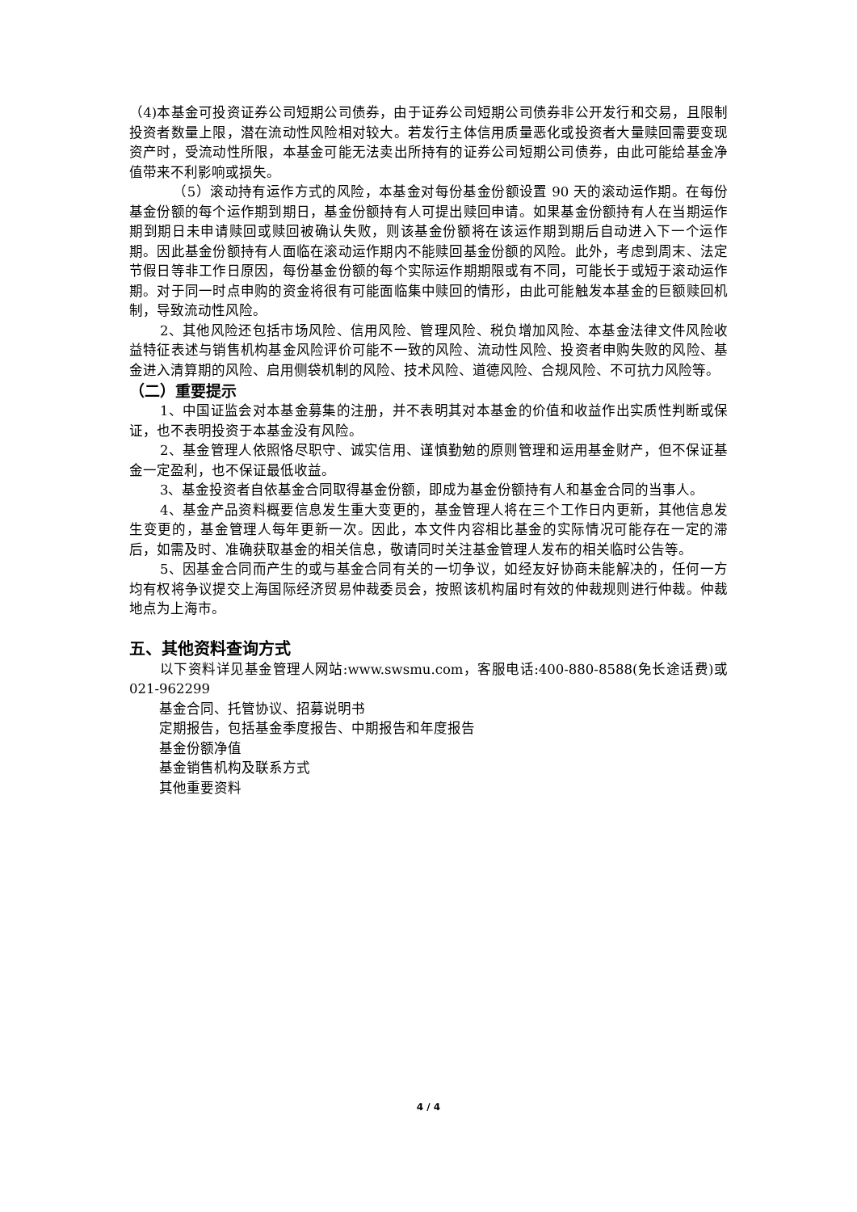（4)本基金可投资证券公司短期公司债券，由于证券公司短期公司债券非公开发行和交易，且限制投资者数量上限，潜在流动性风险相对较大。若发行主体信用质量恶化或投资者大量赎回需要变现资产时，受流动性所限，本基金可能无法卖出所持有的证券公司短期公司债券，由此可能给基金净值带来不利影响或损失。
（5）滚动持有运作方式的风险，本基金对每份基金份额设置 90 天的滚动运作期。在每份基金份额的每个运作期到期日，基金份额持有人可提出赎回申请。如果基金份额持有人在当期运作期到期日未申请赎回或赎回被确认失败，则该基金份额将在该运作期到期后自动进入下一个运作期。因此基金份额持有人面临在滚动运作期内不能赎回基金份额的风险。此外，考虑到周末、法定节假日等非工作日原因，每份基金份额的每个实际运作期期限或有不同，可能长于或短于滚动运作期。对于同一时点申购的资金将很有可能面临集中赎回的情形，由此可能触发本基金的巨额赎回机制，导致流动性风险。
2、其他风险还包括市场风险、信用风险、管理风险、税负增加风险、本基金法律文件风险收益特征表述与销售机构基金风险评价可能不一致的风险、流动性风险、投资者申购失败的风险、基金进入清算期的风险、启用侧袋机制的风险、技术风险、道德风险、合规风险、不可抗力风险等。
（二）重要提示
1、中国证监会对本基金募集的注册，并不表明其对本基金的价值和收益作出实质性判断或保证，也不表明投资于本基金没有风险。
2、基金管理人依照恪尽职守、诚实信用、谨慎勤勉的原则管理和运用基金财产，但不保证基金一定盈利，也不保证最低收益。
3、基金投资者自依基金合同取得基金份额，即成为基金份额持有人和基金合同的当事人。
4、基金产品资料概要信息发生重大变更的，基金管理人将在三个工作日内更新，其他信息发生变更的，基金管理人每年更新一次。因此，本文件内容相比基金的实际情况可能存在一定的滞后，如需及时、准确获取基金的相关信息，敬请同时关注基金管理人发布的相关临时公告等。
5、因基金合同而产生的或与基金合同有关的一切争议，如经友好协商未能解决的，任何一方均有权将争议提交上海国际经济贸易仲裁委员会，按照该机构届时有效的仲裁规则进行仲裁。仲裁地点为上海市。
五、其他资料查询方式
以下资料详见基金管理人网站:www.swsmu.com，客服电话:400-880-8588(免长途话费)或 021-962299
基金合同、托管协议、招募说明书
定期报告，包括基金季度报告、中期报告和年度报告
基金份额净值
基金销售机构及联系方式
其他重要资料
4 / 4